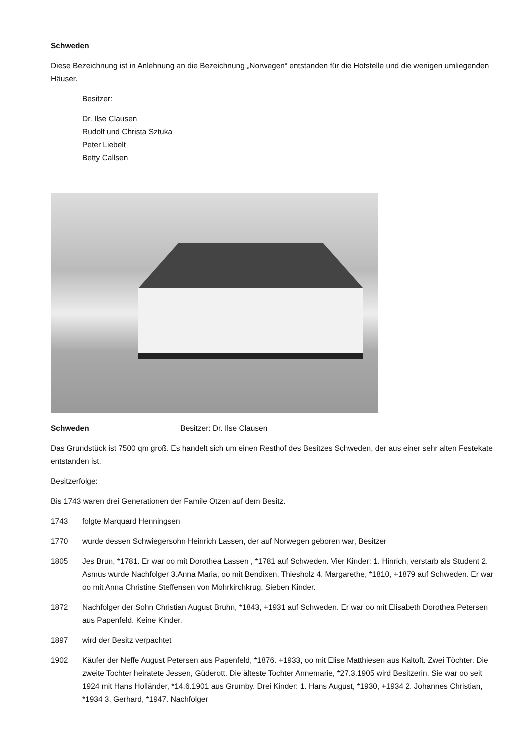Schweden
Diese Bezeichnung ist in Anlehnung an die Bezeichnung „Norwegen“ entstanden für die Hofstelle und die wenigen umliegenden Häuser.
Besitzer:
Dr. Ilse Clausen
Rudolf und Christa Sztuka
Peter Liebelt
Betty Callsen
Schweden Besitzer: Dr. Ilse Clausen
Das Grundstück ist 7500 qm groß. Es handelt sich um einen Resthof des Besitzes Schweden, der aus einer sehr alten Festekate entstanden ist.
Besitzerfolge:
Bis 1743 waren drei Generationen der Famile Otzen auf dem Besitz.
1743 folgte Marquard Henningsen
1770 wurde dessen Schwiegersohn Heinrich Lassen, der auf Norwegen geboren war, Besitzer
1805 Jes Brun, *1781. Er war oo mit Dorothea Lassen , *1781 auf Schweden. Vier Kinder: 1. Hinrich, verstarb als Student 2. Asmus wurde Nachfolger 3.Anna Maria, oo mit Bendixen, Thiesholz 4. Margarethe, *1810, +1879 auf Schweden. Er war oo mit Anna Christine Steffensen von Mohrkirchkrug. Sieben Kinder.
1872 Nachfolger der Sohn Christian August Bruhn, *1843, +1931 auf Schweden. Er war oo mit Elisabeth Dorothea Petersen aus Papenfeld. Keine Kinder.
1897 wird der Besitz verpachtet
1902 Käufer der Neffe August Petersen aus Papenfeld, *1876. +1933, oo mit Elise Matthiesen aus Kaltoft. Zwei Töchter. Die zweite Tochter heiratete Jessen, Güderott. Die älteste Tochter Annemarie, *27.3.1905 wird Besitzerin. Sie war oo seit 1924 mit Hans Holländer, *14.6.1901 aus Grumby. Drei Kinder: 1. Hans August, *1930, +1934 2. Johannes Christian, *1934 3. Gerhard, *1947. Nachfolger